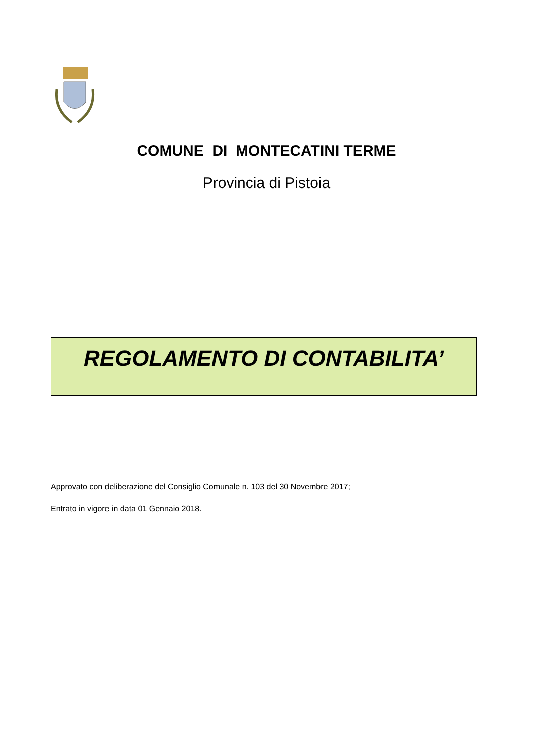COMUNE DI MONTECATINI TERME
Provincia di Pistoia
REGOLAMENTO DI CONTABILITA’
Approvato con deliberazione del Consiglio Comunale n. 103 del 30 Novembre 2017;
Entrato in vigore in data 01 Gennaio 2018.